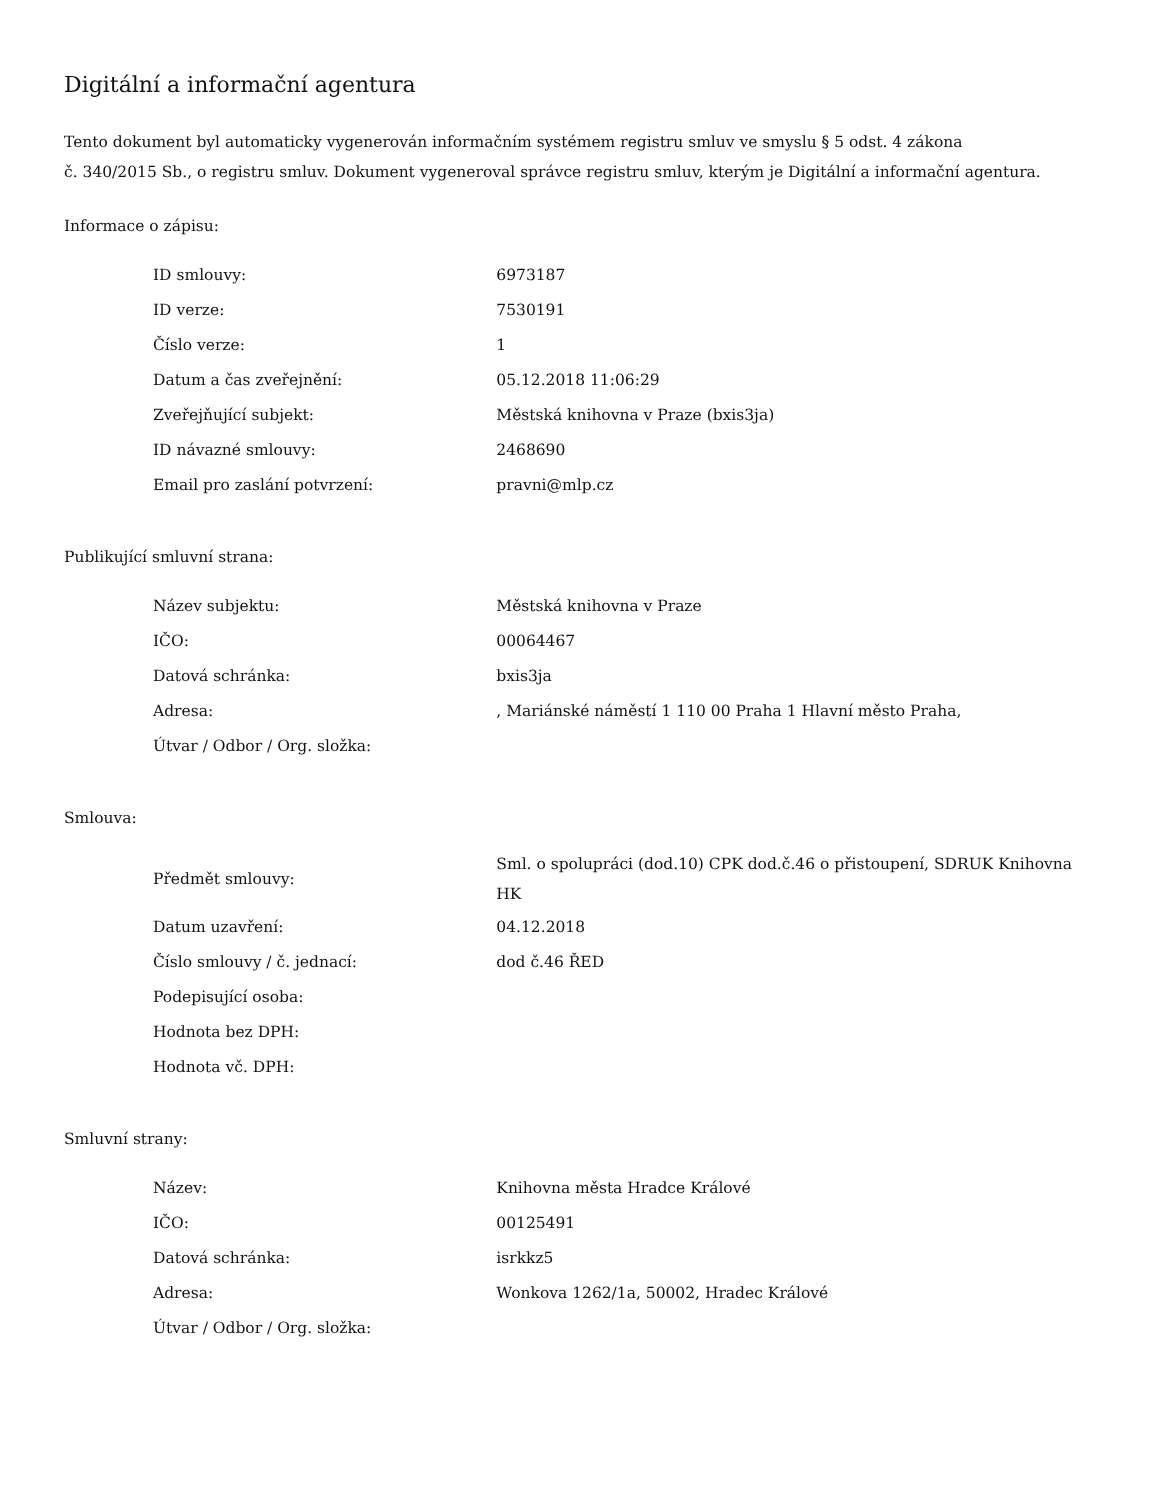Digitální a informační agentura
Tento dokument byl automaticky vygenerován informačním systémem registru smluv ve smyslu § 5 odst. 4 zákona
č. 340/2015 Sb., o registru smluv. Dokument vygeneroval správce registru smluv, kterým je Digitální a informační agentura.
Informace o zápisu:
| ID smlouvy: | 6973187 |
| ID verze: | 7530191 |
| Číslo verze: | 1 |
| Datum a čas zveřejnění: | 05.12.2018 11:06:29 |
| Zveřejňující subjekt: | Městská knihovna v Praze (bxis3ja) |
| ID návazné smlouvy: | 2468690 |
| Email pro zaslání potvrzení: | pravni@mlp.cz |
Publikující smluvní strana:
| Název subjektu: | Městská knihovna v Praze |
| IČO: | 00064467 |
| Datová schránka: | bxis3ja |
| Adresa: | , Mariánské náměstí 1 110 00 Praha 1 Hlavní město Praha, |
| Útvar / Odbor / Org. složka: | |
Smlouva:
| Předmět smlouvy: | Sml. o spolupráci (dod.10) CPK dod.č.46 o přistoupení, SDRUK Knihovna HK |
| Datum uzavření: | 04.12.2018 |
| Číslo smlouvy / č. jednací: | dod č.46 ŘED |
| Podepisující osoba: | |
| Hodnota bez DPH: | |
| Hodnota vč. DPH: | |
Smluvní strany:
| Název: | Knihovna města Hradce Králové |
| IČO: | 00125491 |
| Datová schránka: | isrkkz5 |
| Adresa: | Wonkova 1262/1a, 50002, Hradec Králové |
| Útvar / Odbor / Org. složka: | |